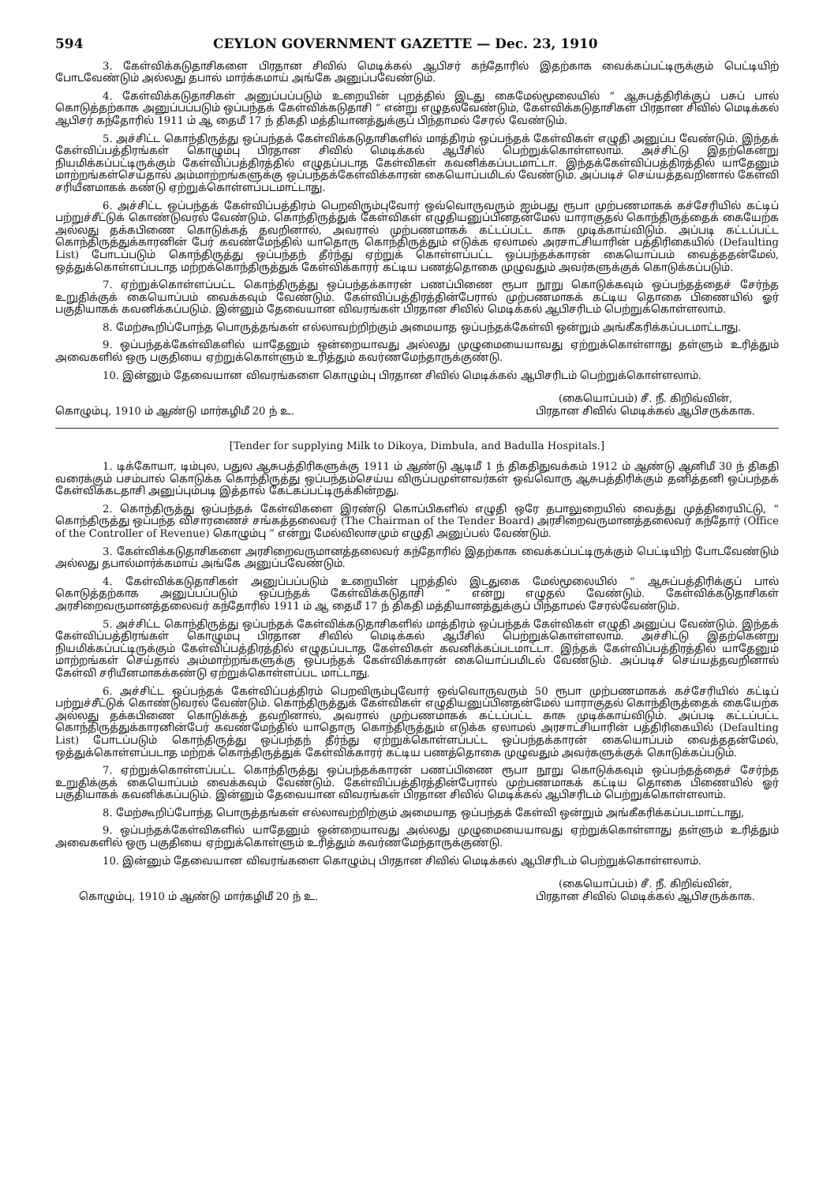594 CEYLON GOVERNMENT GAZETTE — Dec. 23, 1910
3. கேள்விக்கடுதாசிகளை பிரதான சிவில் மெடிக்கல் ஆபிசர் கந்தோரில் இதற்காக வைக்கப்பட்டிருக்கும் பெட்டியிற் போடவேண்டும் அல்லது தபால் மார்க்கமாய் அங்கே அனுப்பவேண்டும்.
4. கேள்விக்கடுதாசிகள் அனுப்பப்படும் உறையின் புறத்தில் இடது கைமேல்மூலையில் “ ஆசுபத்திரிக்குப் பசுப் பால் கொடுத்தற்காக அனுப்பப்படும் ஒப்பந்தக் கேள்விக்கடுதாசி ” என்று எழுதல்வேண்டும், கேள்விக்கடுதாசிகள் பிரதான சிவில் மெடிக்கல் ஆபிசர் கந்தோரில் 1911 ம் ஆ தைமீ 17 ந் திகதி மத்தியானத்துக்குப் பிந்தாமல் சேரல் வேண்டும்.
5. அச்சிட்ட கொந்திருத்து ஒப்பந்தக் கேள்விக்கடுதாசிகளில் மாத்திரம் ஒப்பந்தக் கேள்விகள் எழுதி அனுப்ப வேண்டும். இந்தக் கேள்விப்பத்திரங்கள் கொழும்பு பிரதான சிவில் மெடிக்கல் ஆபீசில் பெற்றுக்கொள்ளலாம். அச்சிட்டு இதற்கென்று நியமிக்கப்பட்டிருக்கும் கேள்விப்பத்திரத்தில் எழுதப்படாத கேள்விகள் கவனிக்கப்படமாட்டா. இந்தக்கேள்விப்பத்திரத்தில் யாதேனும் மாற்றங்கள்செய்தால் அம்மாற்றங்களுக்கு ஒப்பந்தக்கேள்விக்காரன் கையொப்பமிடல் வேண்டும். அப்படிச் செய்யத்தவறினால் கேள்வி சரியீனமாகக் கண்டு ஏற்றுக்கொள்ளப்படமாட்டாது.
6. அச்சிட்ட ஒப்பந்தக் கேள்விப்பத்திரம் பெறவிரும்புவோர் ஒவ்வொருவரும் ஐம்பது ரூபா முற்பணமாகக் கச்சேரியில் கட்டிப் பற்றுச்சீட்டுக் கொண்டுவரல் வேண்டும். கொந்திருத்துக் கேள்விகள் எழுதியனுப்பினதன்மேல் யாராகுதல் கொந்திருத்தைக் கையேற்க அல்லது தக்கபிணை கொடுக்கத் தவறினால், அவரால் முற்பணமாகக் கட்டப்பட்ட காசு முடிக்காய்விடும். அப்படி கட்டப்பட்ட கொந்திருத்துக்காரனின் பேர் கவண்மேந்தில் யாதொரு கொந்திருத்தும் எடுக்க ஏலாமல் அரசாட்சியாரின் பத்திரிகையில் (Defaulting List) போடப்படும் கொந்திருத்து ஒப்பந்தந் தீர்ந்து ஏற்றுக் கொள்ளப்பட்ட ஒப்பந்தக்காரன் கையொப்பம் வைத்ததன்மேல், ஒத்துக்கொள்ளப்படாத மற்றக்கொந்திருத்துக் கேள்விக்காரர் கட்டிய பணத்தொகை முழுவதும் அவர்களுக்குக் கொடுக்கப்படும்.
7. ஏற்றுக்கொள்ளப்பட்ட கொந்திருத்து ஒப்பந்தக்காரன் பணப்பிணை ரூபா நூறு கொடுக்கவும் ஒப்பந்தத்தைச் சேர்ந்த உறுதிக்குக் கையொப்பம் வைக்கவும் வேண்டும். கேள்விப்பத்திரத்தின்பேரால் முற்பணமாகக் கட்டிய தொகை பிணையில் ஓர் பகுதியாகக் கவனிக்கப்படும். இன்னும் தேவையான விவரங்கள் பிரதான சிவில் மெடிக்கல் ஆபிசரிடம் பெற்றுக்கொள்ளலாம்.
8. மேற்கூறிப்போந்த பொருத்தங்கள் எல்லாவற்றிற்கும் அமையாத ஒப்பந்தக்கேள்வி ஒன்றும் அங்கீகரிக்கப்படமாட்டாது.
9. ஒப்பந்தக்கேள்விகளில் யாதேனும் ஒன்றையாவது அல்லது முழுமையையாவது ஏற்றுக்கொள்ளாது தள்ளும் உரித்தும் அவைகளில் ஒரு பகுதியை ஏற்றுக்கொள்ளும் உரித்தும் கவர்ணமேந்தாருக்குண்டு.
10. இன்னும் தேவையான விவரங்களை கொழும்பு பிரதான சிவில் மெடிக்கல் ஆபிசரிடம் பெற்றுக்கொள்ளலாம்.
கொழும்பு, 1910 ம் ஆண்டு மார்கழிமீ 20 ந் உ.
(கையொப்பம்) சீ. நீ. கிறிவ்வின்,
பிரதான சிவில் மெடிக்கல் ஆபிசருக்காக.
[Tender for supplying Milk to Dikoya, Dimbula, and Badulla Hospitals.]
1. டிக்கோயா, டிம்புல, பதுல ஆசுபத்திரிகளுக்கு 1911 ம் ஆண்டு ஆடிமீ 1 ந் திகதிதுவக்கம் 1912 ம் ஆண்டு ஆனிமீ 30 ந் திகதி வரைக்கும் பசம்பால் கொடுக்க கொந்திருத்து ஒப்பந்தம்செய்ய விருப்பமுள்ளவர்கள் ஒவ்வொரு ஆசுபத்திரிக்கும் தனித்தனி ஒப்பந்தக் கேள்விக்கடதாசி அனுப்பும்படி இத்தால் கேட்கப்பட்டிருக்கின்றது.
2. கொந்திருத்து ஒப்பந்தக் கேள்விகளை இரண்டு கொப்பிகளில் எழுதி ஒரே தபாலுறையில் வைத்து முத்திரையிட்டு, “ கொந்திருத்து ஒப்பந்த விசாரணைச் சங்கத்தலைவர் (The Chairman of the Tender Board) அரசிறைவருமானத்தலைவர் கந்தோர் (Office of the Controller of Revenue) கொழும்பு ” என்று மேல்விலாசமும் எழுதி அனுப்பல் வேண்டும்.
3. கேள்விக்கடுதாசிகளை அரசிறைவருமானத்தலைவர் கந்தோரில் இதற்காக வைக்கப்பட்டிருக்கும் பெட்டியிற் போடவேண்டும் அல்லது தபால்மார்க்கமாய் அங்கே அனுப்பவேண்டும்.
4. கேள்விக்கடுதாசிகள் அனுப்பப்படும் உறையின் புறத்தில் இடதுகை மேல்மூலையில் “ ஆசுப்பத்திரிக்குப் பால் கொடுத்தற்காக அனுப்பப்படும் ஒப்பந்தக் கேள்விக்கடுதாசி ” என்று எழுதல் வேண்டும். கேள்விக்கடுதாசிகள் அரசிறைவருமானத்தலைவர் கந்தோரில் 1911 ம் ஆ தைமீ 17 ந் திகதி மத்தியானத்துக்குப் பிந்தாமல் சேரல்வேண்டும்.
5. அச்சிட்ட கொந்திருத்து ஒப்பந்தக் கேள்விக்கடுதாசிகளில் மாத்திரம் ஒப்பந்தக் கேள்விகள் எழுதி அனுப்ப வேண்டும். இந்தக் கேள்விப்பத்திரங்கள் கொழும்பு பிரதான சிவில் மெடிக்கல் ஆபீசில் பெற்றுக்கொள்ளலாம். அச்சிட்டு இதற்கென்று நியமிக்கப்பட்டிருக்கும் கேள்விப்பத்திரத்தில் எழுதப்படாத கேள்விகள் கவனிக்கப்படமாட்டா. இந்தக் கேள்விப்பத்திரத்தில் யாதேனும் மாற்றங்கள் செய்தால் அம்மாற்றங்களுக்கு ஒப்பந்தக் கேள்விக்காரன் கையொப்பமிடல் வேண்டும். அப்படிச் செய்யத்தவறினால் கேள்வி சரியீனமாகக்கண்டு ஏற்றுக்கொள்ளப்பட மாட்டாது.
6. அச்சிட்ட ஒப்பந்தக் கேள்விப்பத்திரம் பெறவிரும்புவோர் ஒவ்வொருவரும் 50 ரூபா முற்பணமாகக் கச்சேரியில் கட்டிப் பற்றுச்சீட்டுக் கொண்டுவரல் வேண்டும். கொந்திருத்துக் கேள்விகள் எழுதியனுப்பினதன்மேல் யாராகுதல் கொந்திருத்தைக் கையேற்க அல்லது தக்கபிணை கொடுக்கத் தவறினால், அவரால் முற்பணமாகக் கட்டப்பட்ட காசு முடிக்காய்விடும். அப்படி கட்டப்பட்ட கொந்திருத்துக்காரனின்பேர் கவண்மேந்தில் யாதொரு கொந்திருத்தும் எடுக்க ஏலாமல் அரசாட்சியாரின் பத்திரிகையில் (Defaulting List) போடப்படும் கொந்திருத்து ஒப்பந்தந் தீர்ந்து ஏற்றுக்கொள்ளப்பட்ட ஒப்பந்தக்காரன் கையொப்பம் வைத்ததன்மேல், ஒத்துக்கொள்ளப்படாத மற்றக் கொந்திருத்துக் கேள்விக்காரர் கட்டிய பணத்தொகை முழுவதும் அவர்களுக்குக் கொடுக்கப்படும்.
7. ஏற்றுக்கொள்ளப்பட்ட கொந்திருத்து ஒப்பந்தக்காரன் பணப்பிணை ரூபா நூறு கொடுக்கவும் ஒப்பந்தத்தைச் சேர்ந்த உறுதிக்குக் கையொப்பம் வைக்கவும் வேண்டும். கேள்விப்பத்திரத்தின்பேரால் முற்பணமாகக் கட்டிய தொகை பிணையில் ஓர் பகுதியாகக் கவனிக்கப்படும். இன்னும் தேவையான விவரங்கள் பிரதான சிவில் மெடிக்கல் ஆபிசரிடம் பெற்றுக்கொள்ளலாம்.
8. மேற்கூறிப்போந்த பொருத்தங்கள் எல்லாவற்றிற்கும் அமையாத ஒப்பந்தக் கேள்வி ஒன்றும் அங்கீகரிக்கப்படமாட்டாது,
9. ஒப்பந்தக்கேள்விகளில் யாதேனும் ஒன்றையாவது அல்லது முழுமையையாவது ஏற்றுக்கொள்ளாது தள்ளும் உரித்தும் அவைகளில் ஒரு பகுதியை ஏற்றுக்கொள்ளும் உரித்தும் கவர்ணமேந்தாருக்குண்டு.
10. இன்னும் தேவையான விவரங்களை கொழும்பு பிரதான சிவில் மெடிக்கல் ஆபிசரிடம் பெற்றுக்கொள்ளலாம்.
கொழும்பு, 1910 ம் ஆண்டு மார்கழிமீ 20 ந் உ.
(கையொப்பம்) சீ. நீ. கிறிவ்வின்,
பிரதான சிவில் மெடிக்கல் ஆபிசருக்காக.